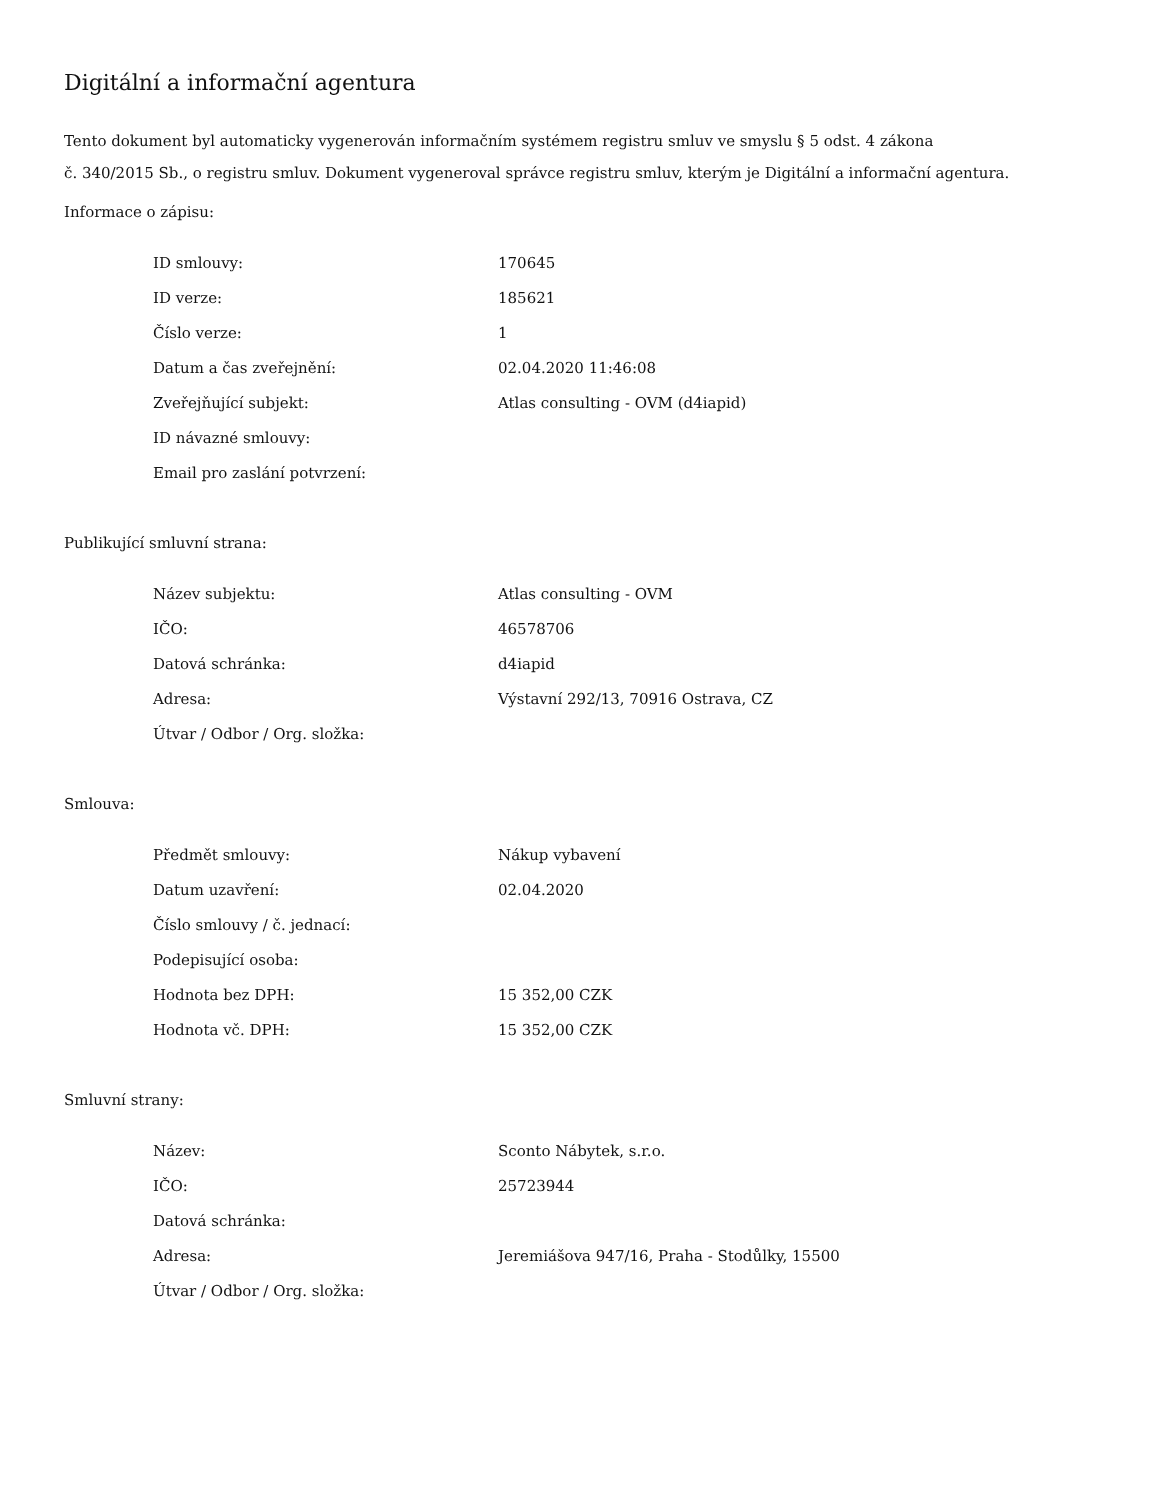Digitální a informační agentura
Tento dokument byl automaticky vygenerován informačním systémem registru smluv ve smyslu § 5 odst. 4 zákona
č. 340/2015 Sb., o registru smluv. Dokument vygeneroval správce registru smluv, kterým je Digitální a informační agentura.
Informace o zápisu:
| ID smlouvy: | 170645 |
| ID verze: | 185621 |
| Číslo verze: | 1 |
| Datum a čas zveřejnění: | 02.04.2020 11:46:08 |
| Zveřejňující subjekt: | Atlas consulting - OVM (d4iapid) |
| ID návazné smlouvy: | |
| Email pro zaslání potvrzení: | |
Publikující smluvní strana:
| Název subjektu: | Atlas consulting - OVM |
| IČO: | 46578706 |
| Datová schránka: | d4iapid |
| Adresa: | Výstavní 292/13, 70916 Ostrava, CZ |
| Útvar / Odbor / Org. složka: | |
Smlouva:
| Předmět smlouvy: | Nákup vybavení |
| Datum uzavření: | 02.04.2020 |
| Číslo smlouvy / č. jednací: | |
| Podepisující osoba: | |
| Hodnota bez DPH: | 15 352,00 CZK |
| Hodnota vč. DPH: | 15 352,00 CZK |
Smluvní strany:
| Název: | Sconto Nábytek, s.r.o. |
| IČO: | 25723944 |
| Datová schránka: | |
| Adresa: | Jeremiášova 947/16, Praha - Stodůlky, 15500 |
| Útvar / Odbor / Org. složka: | |